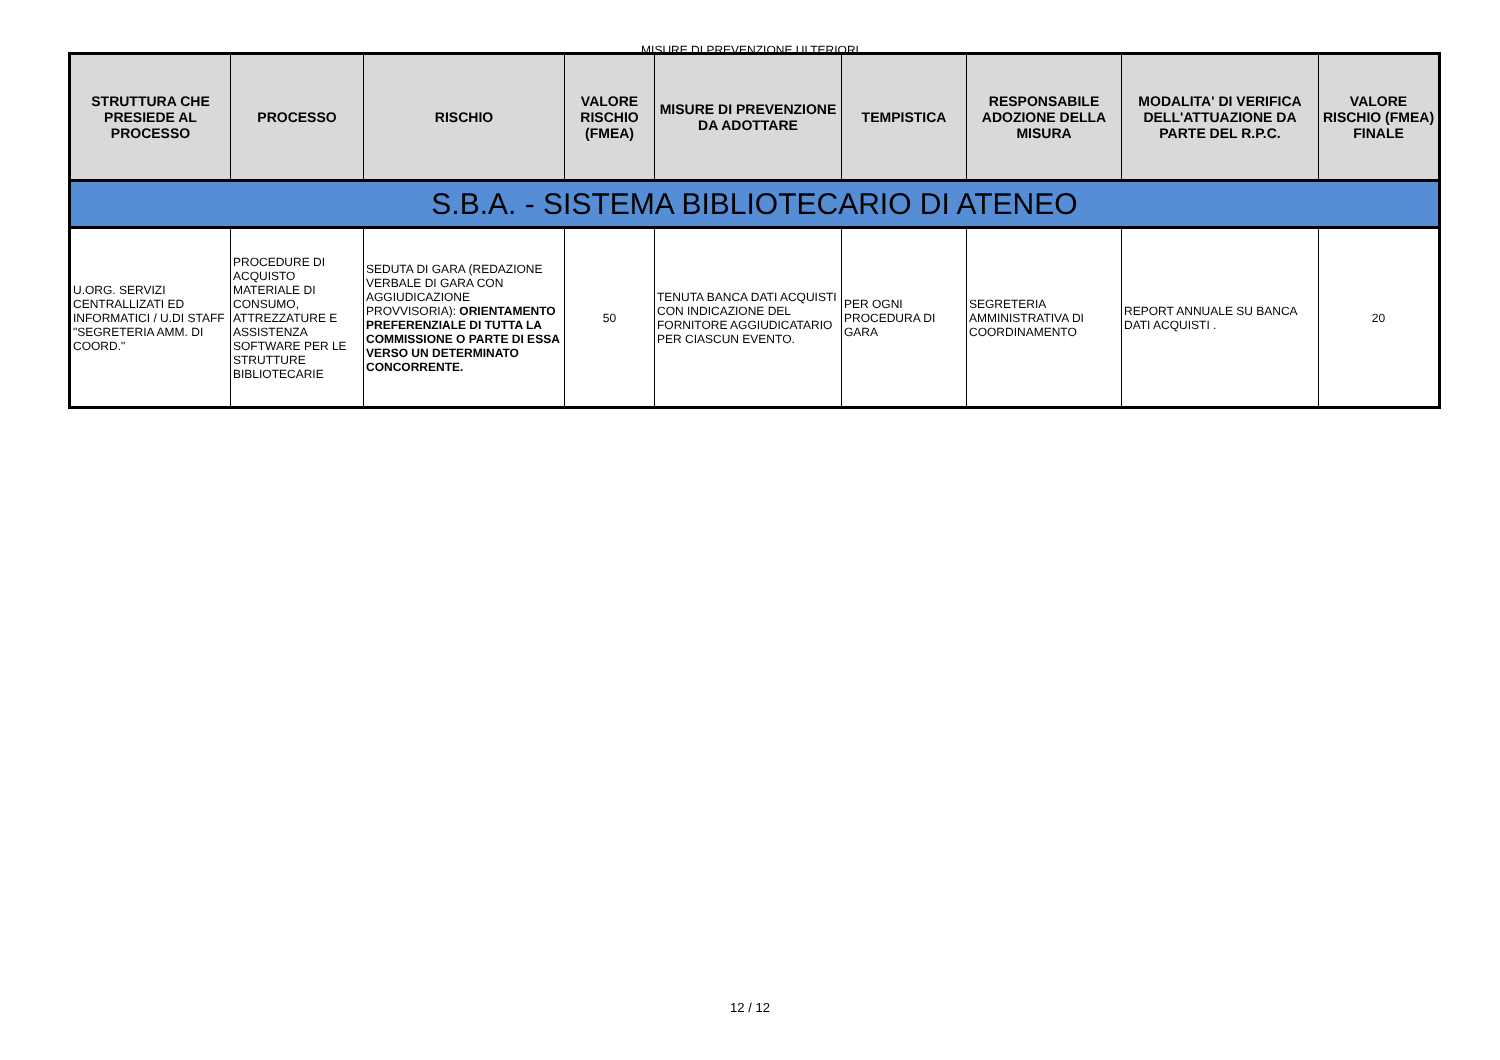MISURE DI PREVENZIONE ULTERIORI
| STRUTTURA CHE PRESIEDE AL PROCESSO | PROCESSO | RISCHIO | VALORE RISCHIO (FMEA) | MISURE DI PREVENZIONE DA ADOTTARE | TEMPISTICA | RESPONSABILE ADOZIONE DELLA MISURA | MODALITA' DI VERIFICA DELL'ATTUAZIONE DA PARTE DEL R.P.C. | VALORE RISCHIO (FMEA) FINALE |
| --- | --- | --- | --- | --- | --- | --- | --- | --- |
| S.B.A. - SISTEMA BIBLIOTECARIO DI ATENEO | | | | | | | | |
| U.ORG. SERVIZI CENTRALLIZATI ED INFORMATICI / U.DI STAFF "SEGRETERIA AMM. DI COORD." | PROCEDURE DI ACQUISTO MATERIALE DI CONSUMO, ATTREZZATURE E ASSISTENZA SOFTWARE PER LE STRUTTURE BIBLIOTECARIE | SEDUTA DI GARA (REDAZIONE VERBALE DI GARA CON AGGIUDICAZIONE PROVVISORIA): ORIENTAMENTO PREFERENZIALE DI TUTTA LA COMMISSIONE O PARTE DI ESSA VERSO UN DETERMINATO CONCORRENTE. | 50 | TENUTA BANCA DATI ACQUISTI CON INDICAZIONE DEL FORNITORE AGGIUDICATARIO PER CIASCUN EVENTO. | PER OGNI PROCEDURA DI GARA | SEGRETERIA AMMINISTRATIVA DI COORDINAMENTO | REPORT ANNUALE SU BANCA DATI ACQUISTI . | 20 |
12 / 12